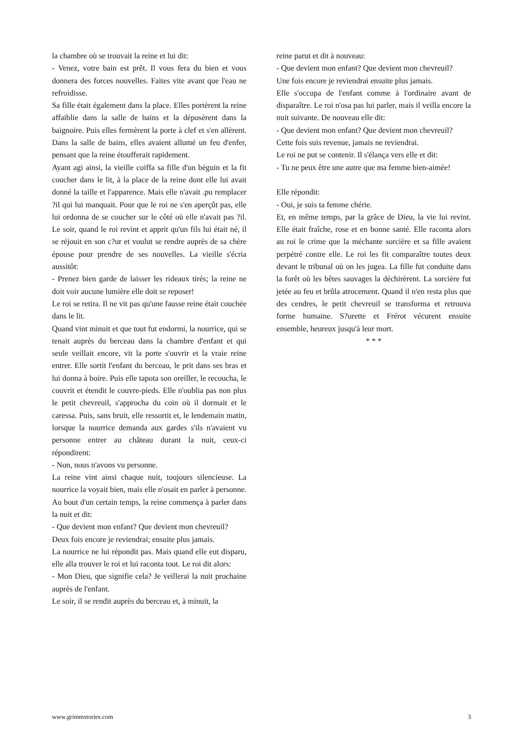la chambre où se trouvait la reine et lui dit:
- Venez, votre bain est prêt. Il vous fera du bien et vous donnera des forces nouvelles. Faites vite avant que l'eau ne refroidisse.
Sa fille était également dans la place. Elles portèrent la reine affaiblie dans la salle de bains et la déposèrent dans la baignoire. Puis elles fermèrent la porte à clef et s'en allèrent. Dans la salle de bains, elles avaient allumé un feu d'enfer, pensant que la reine étoufferait rapidement.
Ayant agi ainsi, la vieille coiffa sa fille d'un béguin et la fit coucher dans le lit, à la place de la reine dont elle lui avait donné la taille et l'apparence. Mais elle n'avait .pu remplacer ?il qui lui manquait. Pour que le roi ne s'en aperçût pas, elle lui ordonna de se coucher sur le côté où elle n'avait pas ?il. Le soir, quand le roi revint et apprit qu'un fils lui était né, il se réjouit en son c?ur et voulut se rendre auprès de sa chère épouse pour prendre de ses nouvelles. La vieille s'écria aussitôt:
- Prenez bien garde de laisser les rideaux tirés; la reine ne doit voir aucune lumière elle doit se reposer!
Le roi se retira. Il ne vit pas qu'une fausse reine était couchée dans le lit.
Quand vint minuit et que tout fut endormi, la nourrice, qui se tenait auprès du berceau dans la chambre d'enfant et qui seule veillait encore, vit la porte s'ouvrir et la vraie reine entrer. Elle sortit l'enfant du berceau, le prit dans ses bras et lui donna à boire. Puis elle tapota son oreiller, le recoucha, le couvrit et étendit le couvre-pieds. Elle n'oublia pas non plus le petit chevreuil, s'approcha du coin où il dormait et le caressa. Puis, sans bruit, elle ressortit et, le lendemain matin, lorsque la nourrice demanda aux gardes s'ils n'avaient vu personne entrer au château durant la nuit, ceux-ci répondirent:
- Non, nous n'avons vu personne.
La reine vint ainsi chaque nuit, toujours silencieuse. La nourrice la voyait bien, mais elle n'osait en parler à personne. Au bout d'un certain temps, la reine commença à parler dans la nuit et dit:
- Que devient mon enfant? Que devient mon chevreuil?
Deux fois encore je reviendrai; ensuite plus jamais.
La nourrice ne lui répondit pas. Mais quand elle eut disparu, elle alla trouver le roi et lui raconta tout. Le roi dit alors:
- Mon Dieu, que signifie cela? Je veillerai la nuit prochaine auprès de l'enfant.
Le soir, il se rendit auprès du berceau et, à minuit, la
reine parut et dit à nouveau:
- Que devient mon enfant? Que devient mon chevreuil?
Une fois encore je reviendrai ensuite plus jamais.
Elle s'occupa de l'enfant comme à l'ordinaire avant de disparaître. Le roi n'osa pas lui parler, mais il veilla encore la nuit suivante. De nouveau elle dit:
- Que devient mon enfant? Que devient mon chevreuil?
Cette fois suis revenue, jamais ne reviendrai.
Le roi ne put se contenir. Il s'élança vers elle et dit:
- Tu ne peux être une autre que ma femme bien-aimée!
Elle répondit:
- Oui, je suis ta femme chérie.
Et, en même temps, par la grâce de Dieu, la vie lui revint. Elle était fraîche, rose et en bonne santé. Elle raconta alors au roi le crime que la méchante sorcière et sa fille avaient perpétré contre elle. Le roi les fit comparaître toutes deux devant le tribunal où on les jugea. La fille fut conduite dans la forêt où les bêtes sauvages la déchirèrent. La sorcière fut jetée au feu et brûla atrocement. Quand il n'en resta plus que des cendres, le petit chevreuil se transforma et retrouva forme humaine. S?urette et Frérot vécurent ensuite ensemble, heureux jusqu'à leur mort.
* * *
www.grimmstories.com 3